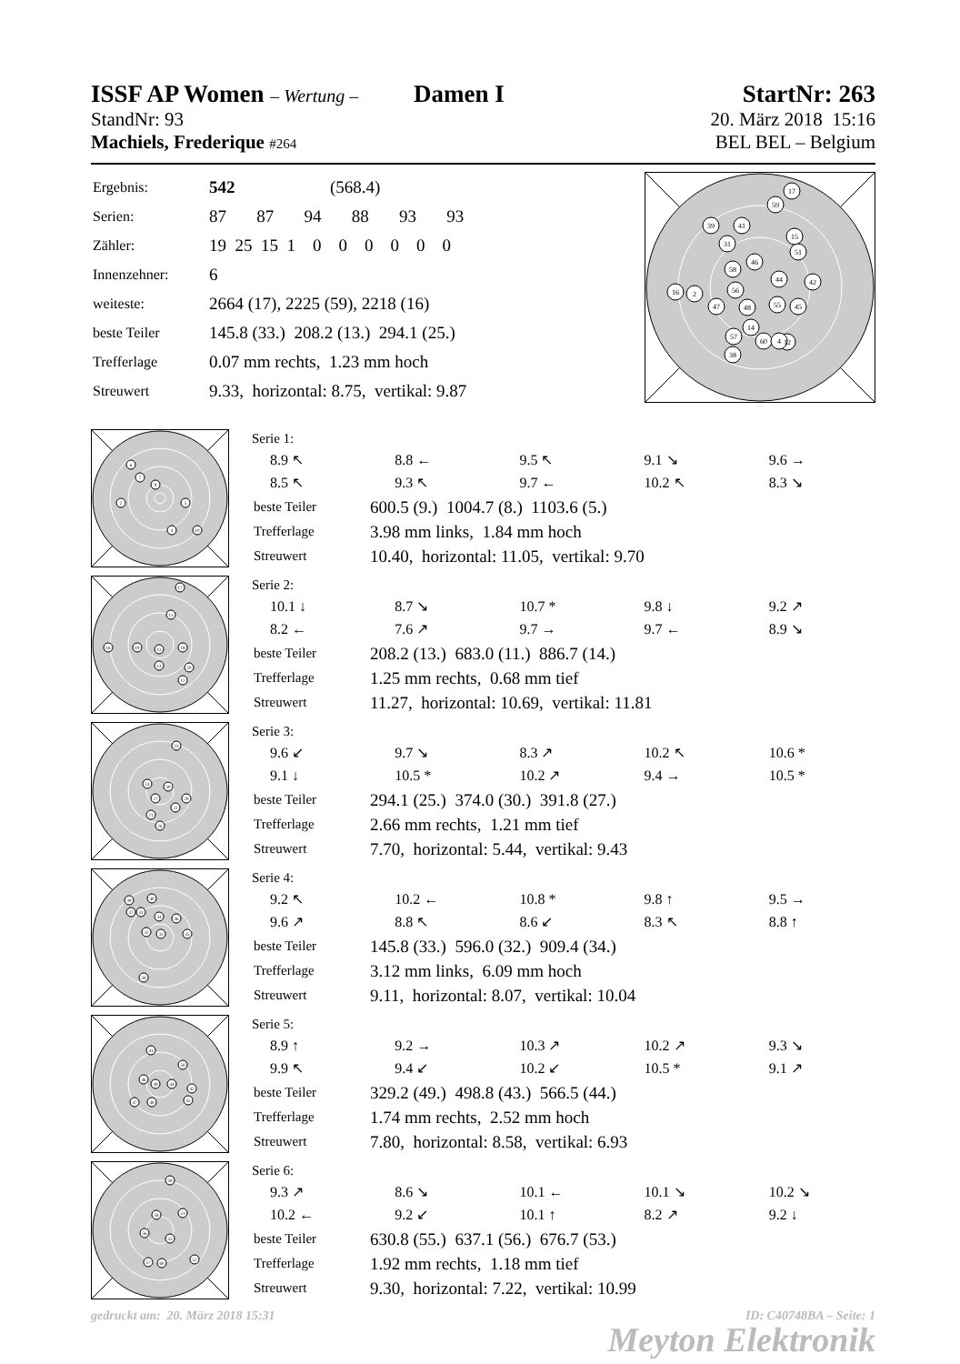ISSF AP Women – Wertung – Damen I
StartNr: 263
StandNr: 93 20. März 2018 15:16
Machiels, Frederique #264
BEL BEL – Belgium
| Ergebnis: | 542 (568.4) |
| Serien: | 87 87 94 88 93 93 |
| Zähler: | 19 25 15 1 0 0 0 0 0 0 |
| Innenzehner: | 6 |
| weiteste: | 2664 (17), 2225 (59), 2218 (16) |
| beste Teiler | 145.8 (33.) 208.2 (13.) 294.1 (25.) |
| Trefferlage | 0.07 mm rechts, 1.23 mm hoch |
| Streuwert | 9.33, horizontal: 8.75, vertikal: 9.87 |
17
59
41
15
39
31
51
46
58
44
42
16
2
56
55
45
47
48
14
12
57
60
4
38
6
7
9
2
5
4
10
Serie 1:
8.9 ↖ 8.8 ← 9.5 ↖ 9.1 ↘ 9.6 → 8.5 ↖ 9.3 ↖ 9.7 ← 10.2 ↖ 8.3 ↘
| beste Teiler | 600.5 (9.) 1004.7 (8.) 1103.6 (5.) |
| Trefferlage | 3.98 mm links, 1.84 mm hoch |
| Streuwert | 10.40, horizontal: 11.05, vertikal: 9.70 |
17
15
16
19
13
18
14
20
12
Serie 2:
10.1 ↓ 8.7 ↘ 10.7 * 9.8 ↓ 9.2 ↗ 8.2 ← 7.6 ↗ 9.7 → 9.7 ← 8.9 ↘
| beste Teiler | 208.2 (13.) 683.0 (11.) 886.7 (14.) |
| Trefferlage | 1.25 mm rechts, 0.68 mm tief |
| Streuwert | 11.27, horizontal: 10.69, vertikal: 11.81 |
23
24
30
27
29
22
21
26
Serie 3:
9.6 ↙ 9.7 ↘ 8.3 ↗ 10.2 ↖ 10.6 * 9.1 ↓ 10.5 * 10.2 ↗ 9.4 → 10.5 *
| beste Teiler | 294.1 (25.) 374.0 (30.) 391.8 (27.) |
| Trefferlage | 2.66 mm rechts, 1.21 mm tief |
| Streuwert | 7.70, horizontal: 5.44, vertikal: 9.43 |
39
40
37
31
34
36
32
33
35
38
Serie 4:
9.2 ↖ 10.2 ← 10.8 * 9.8 ↑ 9.5 → 9.6 ↗ 8.8 ↖ 8.6 ↙ 8.3 ↖ 8.8 ↑
| beste Teiler | 145.8 (33.) 596.0 (32.) 909.4 (34.) |
| Trefferlage | 3.12 mm links, 6.09 mm hoch |
| Streuwert | 9.11, horizontal: 8.07, vertikal: 10.04 |
41
50
46
49
44
42
47
48
45
Serie 5:
8.9 ↑ 9.2 → 10.3 ↗ 10.2 ↗ 9.3 ↘ 9.9 ↖ 9.4 ↙ 10.2 ↙ 10.5 * 9.1 ↗
| beste Teiler | 329.2 (49.) 498.8 (43.) 566.5 (44.) |
| Trefferlage | 1.74 mm rechts, 2.52 mm hoch |
| Streuwert | 7.80, horizontal: 8.58, vertikal: 6.93 |
59
58
51
56
55
52
57
60
Serie 6:
9.3 ↗ 8.6 ↘ 10.1 ← 10.1 ↘ 10.2 ↘ 10.2 ← 9.2 ↙ 10.1 ↑ 8.2 ↗ 9.2 ↓
| beste Teiler | 630.8 (55.) 637.1 (56.) 676.7 (53.) |
| Trefferlage | 1.92 mm rechts, 1.18 mm tief |
| Streuwert | 9.30, horizontal: 7.22, vertikal: 10.99 |
gedruckt am: 20. März 2018 15:31 ID: C40748BA – Seite: 1
Meyton Elektronik